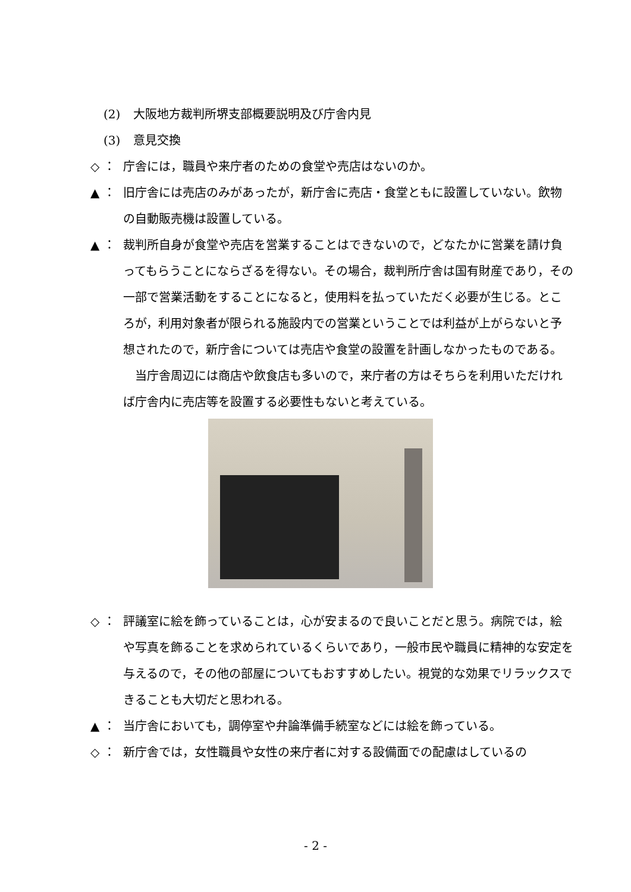(2) 大阪地方裁判所堺支部概要説明及び庁舎内見
(3) 意見交換
◇ ： 庁舎には，職員や来庁者のための食堂や売店はないのか。
▲ ： 旧庁舎には売店のみがあったが，新庁舎に売店・食堂ともに設置していない。飲物の自動販売機は設置している。
▲ ： 裁判所自身が食堂や売店を営業することはできないので，どなたかに営業を請け負ってもらうことにならざるを得ない。その場合，裁判所庁舎は国有財産であり，その一部で営業活動をすることになると，使用料を払っていただく必要が生じる。ところが，利用対象者が限られる施設内での営業ということでは利益が上がらないと予想されたので，新庁舎については売店や食堂の設置を計画しなかったものである。
　当庁舎周辺には商店や飲食店も多いので，来庁者の方はそちらを利用いただければ庁舎内に売店等を設置する必要性もないと考えている。
◇ ： 評議室に絵を飾っていることは，心が安まるので良いことだと思う。病院では，絵や写真を飾ることを求められているくらいであり，一般市民や職員に精神的な安定を与えるので，その他の部屋についてもおすすめしたい。視覚的な効果でリラックスできることも大切だと思われる。
▲ ： 当庁舎においても，調停室や弁論準備手続室などには絵を飾っている。
◇ ： 新庁舎では，女性職員や女性の来庁者に対する設備面での配慮はしているの
- 2 -